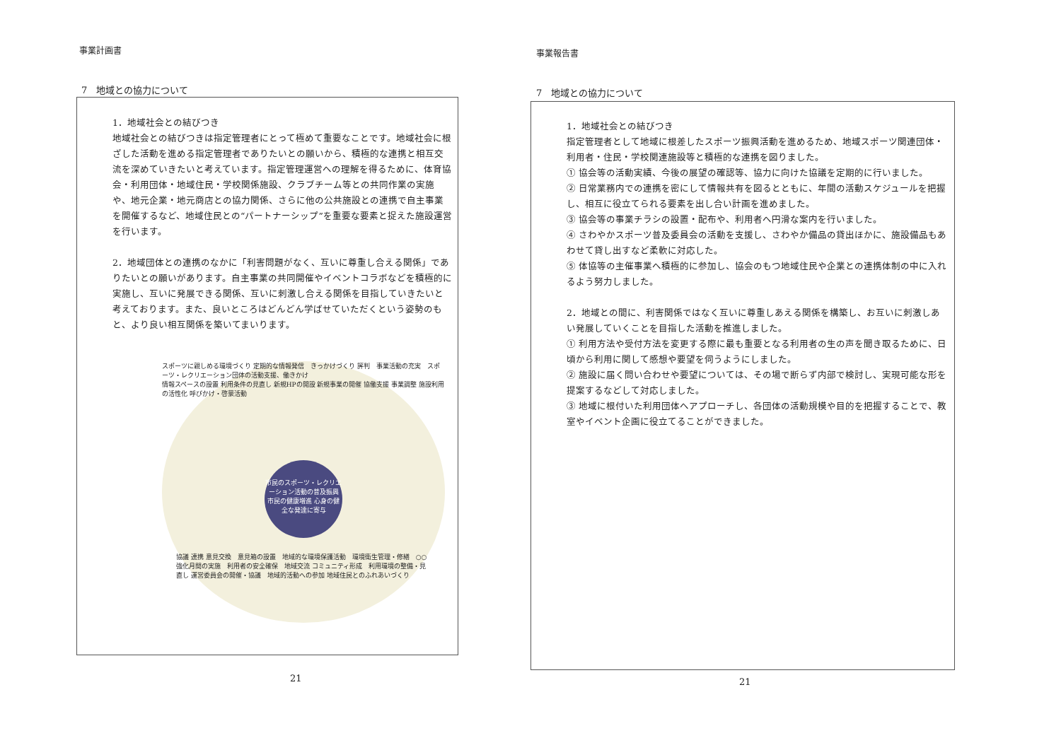事業計画書
7　地域との協力について
1．地域社会との結びつき
地域社会との結びつきは指定管理者にとって極めて重要なことです。地域社会に根ざした活動を進める指定管理者でありたいとの願いから、積極的な連携と相互交流を深めていきたいと考えています。指定管理運営への理解を得るために、体育協会・利用団体・地域住民・学校関係施設、クラブチーム等との共同作業の実施や、地元企業・地元商店との協力関係、さらに他の公共施設との連携で自主事業を開催するなど、地域住民との“パートナーシップ”を重要な要素と捉えた施設運営を行います。
2．地域団体との連携のなかに「利害問題がなく、互いに尊重し合える関係」でありたいとの願いがあります。自主事業の共同開催やイベントコラボなどを積極的に実施し、互いに発展できる関係、互いに刺激し合える関係を目指していきたいと考えております。また、良いところはどんどん学ばせていただくという姿勢のもと、より良い相互関係を築いてまいります。
スポーツに親しめる環境づくり 定期的な情報発信　きっかけづくり 評判　事業活動の充実　スポーツ・レクリエーション団体の活動支援、働きかけ
情報スペースの設置 利用条件の見直し 新規HPの開設 新規事業の開催 協働支援 事業調整 施設利用の活性化 呼びかけ・啓蒙活動
市民のスポーツ・レクリエーション活動の普及振興
市民の健康増進 心身の健全な発達に寄与
協議 連携 意見交換　意見箱の設置　地域的な環境保護活動　環境衛生管理・修繕　○○強化月間の実施　利用者の安全確保　地域交流 コミュニティ形成　利用環境の整備・見直し 運営委員会の開催・協議　地域的活動への参加 地域住民とのふれあいづくり
21
事業報告書
7　地域との協力について
1．地域社会との結びつき
指定管理者として地域に根差したスポーツ振興活動を進めるため、地域スポーツ関連団体・利用者・住民・学校関連施設等と積極的な連携を図りました。
① 協会等の活動実績、今後の展望の確認等、協力に向けた協議を定期的に行いました。
② 日常業務内での連携を密にして情報共有を図るとともに、年間の活動スケジュールを把握し、相互に役立てられる要素を出し合い計画を進めました。
③ 協会等の事業チラシの設置・配布や、利用者へ円滑な案内を行いました。
④ さわやかスポーツ普及委員会の活動を支援し、さわやか備品の貸出ほかに、施設備品もあわせて貸し出すなど柔軟に対応した。
⑤ 体協等の主催事業へ積極的に参加し、協会のもつ地域住民や企業との連携体制の中に入れるよう努力しました。
2．地域との間に、利害関係ではなく互いに尊重しあえる関係を構築し、お互いに刺激しあい発展していくことを目指した活動を推進しました。
① 利用方法や受付方法を変更する際に最も重要となる利用者の生の声を聞き取るために、日頃から利用に関して感想や要望を伺うようにしました。
② 施設に届く問い合わせや要望については、その場で断らず内部で検討し、実現可能な形を提案するなどして対応しました。
③ 地域に根付いた利用団体へアプローチし、各団体の活動規模や目的を把握することで、教室やイベント企画に役立てることができました。
21